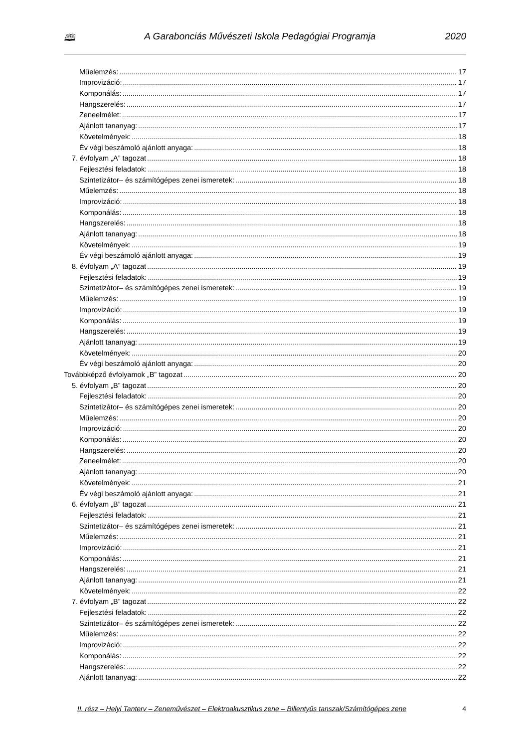🕮 A Garabonciás Művészeti Iskola Pedagógiai Programja 2020
Műelemzés: 17
Improvizáció: 17
Komponálás: 17
Hangszerelés: 17
Zeneelmélet: 17
Ajánlott tananyag: 17
Követelmények: 18
Év végi beszámoló ajánlott anyaga: 18
7. évfolyam „A” tagozat 18
Fejlesztési feladatok: 18
Szintetizátor– és számítógépes zenei ismeretek: 18
Műelemzés: 18
Improvizáció: 18
Komponálás: 18
Hangszerelés: 18
Ajánlott tananyag: 18
Követelmények: 19
Év végi beszámoló ajánlott anyaga: 19
8. évfolyam „A” tagozat 19
Fejlesztési feladatok: 19
Szintetizátor– és számítógépes zenei ismeretek: 19
Műelemzés: 19
Improvizáció: 19
Komponálás: 19
Hangszerelés: 19
Ajánlott tananyag: 19
Követelmények: 20
Év végi beszámoló ajánlott anyaga: 20
Továbbképző évfolyamok „B” tagozat 20
5. évfolyam „B” tagozat 20
Fejlesztési feladatok: 20
Szintetizátor– és számítógépes zenei ismeretek: 20
Műelemzés: 20
Improvizáció: 20
Komponálás: 20
Hangszerelés: 20
Zeneelmélet: 20
Ajánlott tananyag: 20
Követelmények: 21
Év végi beszámoló ajánlott anyaga: 21
6. évfolyam „B” tagozat 21
Fejlesztési feladatok: 21
Szintetizátor– és számítógépes zenei ismeretek: 21
Műelemzés: 21
Improvizáció: 21
Komponálás: 21
Hangszerelés: 21
Ajánlott tananyag: 21
Követelmények: 22
7. évfolyam „B” tagozat 22
Fejlesztési feladatok: 22
Szintetizátor– és számítógépes zenei ismeretek: 22
Műelemzés: 22
Improvizáció: 22
Komponálás: 22
Hangszerelés: 22
Ajánlott tananyag: 22
II. rész – Helyi Tanterv – Zeneművészet – Elektroakusztikus zene – Billentyűs tanszak/Számítógépes zene 4